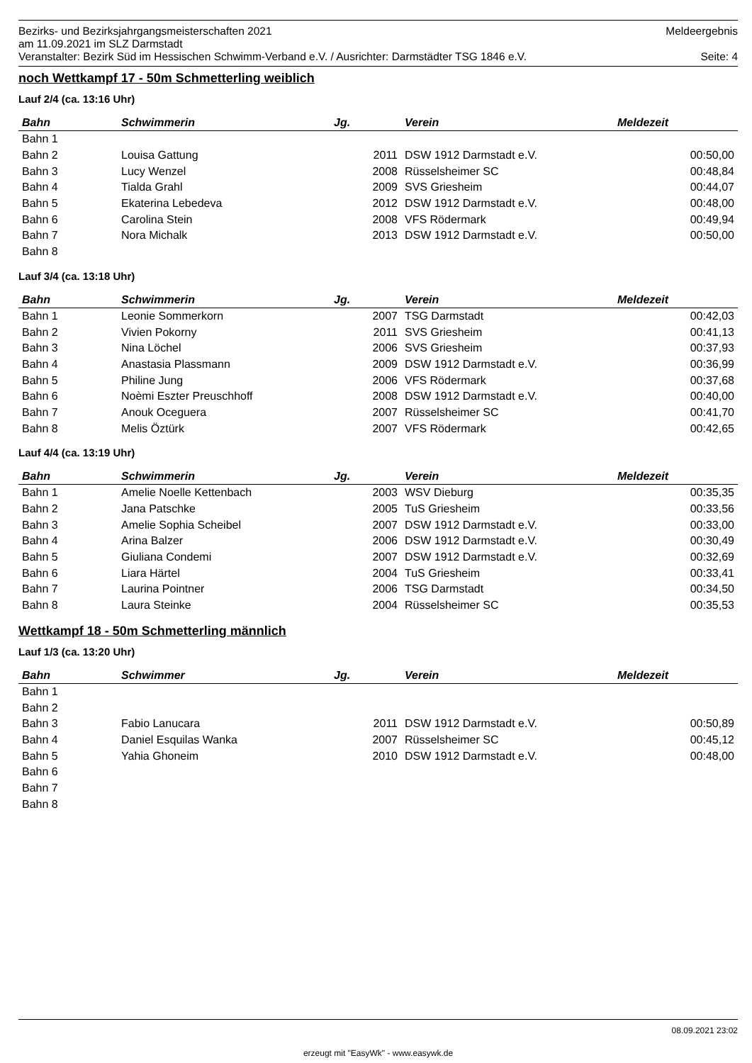Bezirks- und Bezirksjahrgangsmeisterschaften 2021 Meldeergebnis
am 11.09.2021 im SLZ Darmstadt
Veranstalter: Bezirk Süd im Hessischen Schwimm-Verband e.V. / Ausrichter: Darmstädter TSG 1846 e.V. Seite: 4
noch Wettkampf 17 - 50m Schmetterling weiblich
Lauf 2/4 (ca. 13:16 Uhr)
| Bahn | Schwimmerin | Jg. | Verein | Meldezeit |
| --- | --- | --- | --- | --- |
| Bahn 1 | | | | |
| Bahn 2 | Louisa Gattung | 2011 | DSW 1912 Darmstadt e.V. | 00:50,00 |
| Bahn 3 | Lucy Wenzel | 2008 | Rüsselsheimer SC | 00:48,84 |
| Bahn 4 | Tialda Grahl | 2009 | SVS Griesheim | 00:44,07 |
| Bahn 5 | Ekaterina Lebedeva | 2012 | DSW 1912 Darmstadt e.V. | 00:48,00 |
| Bahn 6 | Carolina Stein | 2008 | VFS Rödermark | 00:49,94 |
| Bahn 7 | Nora Michalk | 2013 | DSW 1912 Darmstadt e.V. | 00:50,00 |
| Bahn 8 | | | | |
Lauf 3/4 (ca. 13:18 Uhr)
| Bahn | Schwimmerin | Jg. | Verein | Meldezeit |
| --- | --- | --- | --- | --- |
| Bahn 1 | Leonie Sommerkorn | 2007 | TSG Darmstadt | 00:42,03 |
| Bahn 2 | Vivien Pokorny | 2011 | SVS Griesheim | 00:41,13 |
| Bahn 3 | Nina Löchel | 2006 | SVS Griesheim | 00:37,93 |
| Bahn 4 | Anastasia Plassmann | 2009 | DSW 1912 Darmstadt e.V. | 00:36,99 |
| Bahn 5 | Philine Jung | 2006 | VFS Rödermark | 00:37,68 |
| Bahn 6 | Noèmi Eszter Preuschhoff | 2008 | DSW 1912 Darmstadt e.V. | 00:40,00 |
| Bahn 7 | Anouk Oceguera | 2007 | Rüsselsheimer SC | 00:41,70 |
| Bahn 8 | Melis Öztürk | 2007 | VFS Rödermark | 00:42,65 |
Lauf 4/4 (ca. 13:19 Uhr)
| Bahn | Schwimmerin | Jg. | Verein | Meldezeit |
| --- | --- | --- | --- | --- |
| Bahn 1 | Amelie Noelle Kettenbach | 2003 | WSV Dieburg | 00:35,35 |
| Bahn 2 | Jana Patschke | 2005 | TuS Griesheim | 00:33,56 |
| Bahn 3 | Amelie Sophia Scheibel | 2007 | DSW 1912 Darmstadt e.V. | 00:33,00 |
| Bahn 4 | Arina Balzer | 2006 | DSW 1912 Darmstadt e.V. | 00:30,49 |
| Bahn 5 | Giuliana Condemi | 2007 | DSW 1912 Darmstadt e.V. | 00:32,69 |
| Bahn 6 | Liara Härtel | 2004 | TuS Griesheim | 00:33,41 |
| Bahn 7 | Laurina Pointner | 2006 | TSG Darmstadt | 00:34,50 |
| Bahn 8 | Laura Steinke | 2004 | Rüsselsheimer SC | 00:35,53 |
Wettkampf 18 - 50m Schmetterling männlich
Lauf 1/3 (ca. 13:20 Uhr)
| Bahn | Schwimmer | Jg. | Verein | Meldezeit |
| --- | --- | --- | --- | --- |
| Bahn 1 | | | | |
| Bahn 2 | | | | |
| Bahn 3 | Fabio Lanucara | 2011 | DSW 1912 Darmstadt e.V. | 00:50,89 |
| Bahn 4 | Daniel Esquilas Wanka | 2007 | Rüsselsheimer SC | 00:45,12 |
| Bahn 5 | Yahia Ghoneim | 2010 | DSW 1912 Darmstadt e.V. | 00:48,00 |
| Bahn 6 | | | | |
| Bahn 7 | | | | |
| Bahn 8 | | | | |
08.09.2021 23:02
erzeugt mit "EasyWk" - www.easywk.de